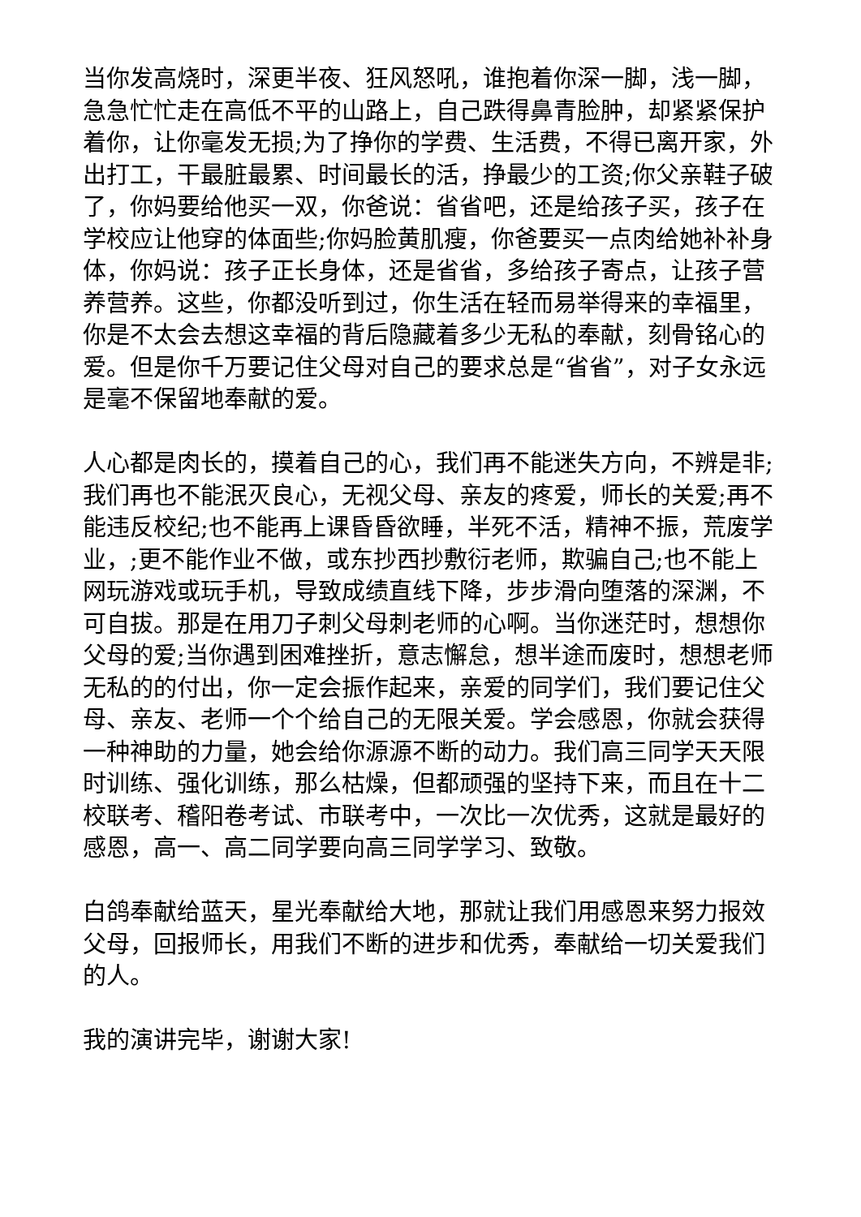当你发高烧时，深更半夜、狂风怒吼，谁抱着你深一脚，浅一脚，急急忙忙走在高低不平的山路上，自己跌得鼻青脸肿，却紧紧保护着你，让你毫发无损;为了挣你的学费、生活费，不得已离开家，外出打工，干最脏最累、时间最长的活，挣最少的工资;你父亲鞋子破了，你妈要给他买一双，你爸说：省省吧，还是给孩子买，孩子在学校应让他穿的体面些;你妈脸黄肌瘦，你爸要买一点肉给她补补身体，你妈说：孩子正长身体，还是省省，多给孩子寄点，让孩子营养营养。这些，你都没听到过，你生活在轻而易举得来的幸福里，你是不太会去想这幸福的背后隐藏着多少无私的奉献，刻骨铭心的爱。但是你千万要记住父母对自己的要求总是“省省”，对子女永远是毫不保留地奉献的爱。
人心都是肉长的，摸着自己的心，我们再不能迷失方向，不辨是非;我们再也不能泯灭良心，无视父母、亲友的疼爱，师长的关爱;再不能违反校纪;也不能再上课昏昏欲睡，半死不活，精神不振，荒废学业，;更不能作业不做，或东抄西抄敷衍老师，欺骗自己;也不能上网玩游戏或玩手机，导致成绩直线下降，步步滑向堕落的深渊，不可自拔。那是在用刀子刺父母刺老师的心啊。当你迷茫时，想想你父母的爱;当你遇到困难挫折，意志懈怠，想半途而废时，想想老师无私的的付出，你一定会振作起来，亲爱的同学们，我们要记住父母、亲友、老师一个个给自己的无限关爱。学会感恩，你就会获得一种神助的力量，她会给你源源不断的动力。我们高三同学天天限时训练、强化训练，那么枯燥，但都顽强的坚持下来，而且在十二校联考、稽阳卷考试、市联考中，一次比一次优秀，这就是最好的感恩，高一、高二同学要向高三同学学习、致敬。
白鸽奉献给蓝天，星光奉献给大地，那就让我们用感恩来努力报效父母，回报师长，用我们不断的进步和优秀，奉献给一切关爱我们的人。
我的演讲完毕，谢谢大家!